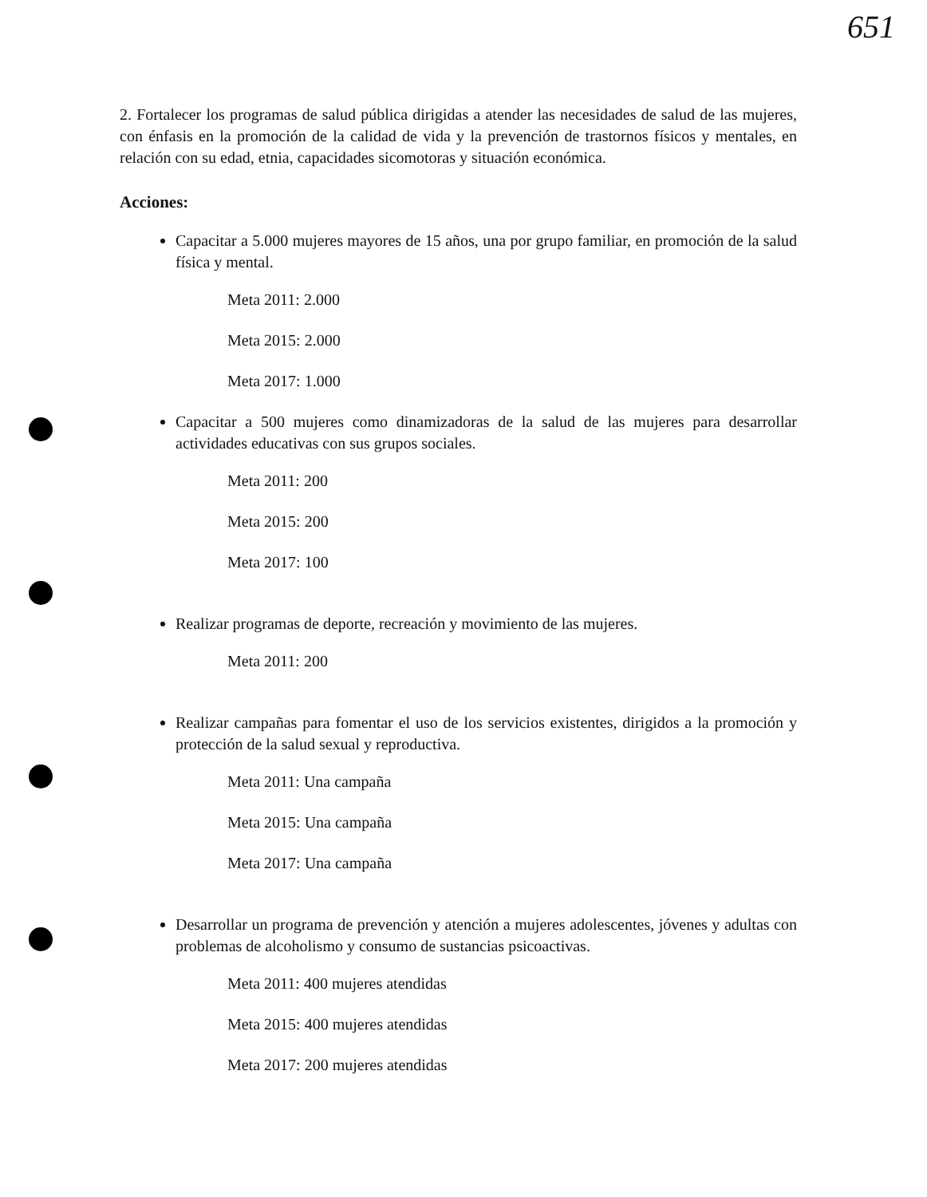651
2. Fortalecer los programas de salud pública dirigidas a atender las necesidades de salud de las mujeres, con énfasis en la promoción de la calidad de vida y la prevención de trastornos físicos y mentales, en relación con su edad, etnia, capacidades sicomotoras y situación económica.
Acciones:
Capacitar a 5.000 mujeres mayores de 15 años, una por grupo familiar, en promoción de la salud física y mental.
Meta 2011: 2.000
Meta 2015: 2.000
Meta 2017: 1.000
Capacitar a 500 mujeres como dinamizadoras de la salud de las mujeres para desarrollar actividades educativas con sus grupos sociales.
Meta 2011: 200
Meta 2015: 200
Meta 2017: 100
Realizar programas de deporte, recreación y movimiento de las mujeres.
Meta 2011: 200
Realizar campañas para fomentar el uso de los servicios existentes, dirigidos a la promoción y protección de la salud sexual y reproductiva.
Meta 2011: Una campaña
Meta 2015: Una campaña
Meta 2017: Una campaña
Desarrollar un programa de prevención y atención a mujeres adolescentes, jóvenes y adultas con problemas de alcoholismo y consumo de sustancias psicoactivas.
Meta 2011: 400 mujeres atendidas
Meta 2015: 400 mujeres atendidas
Meta 2017: 200 mujeres atendidas